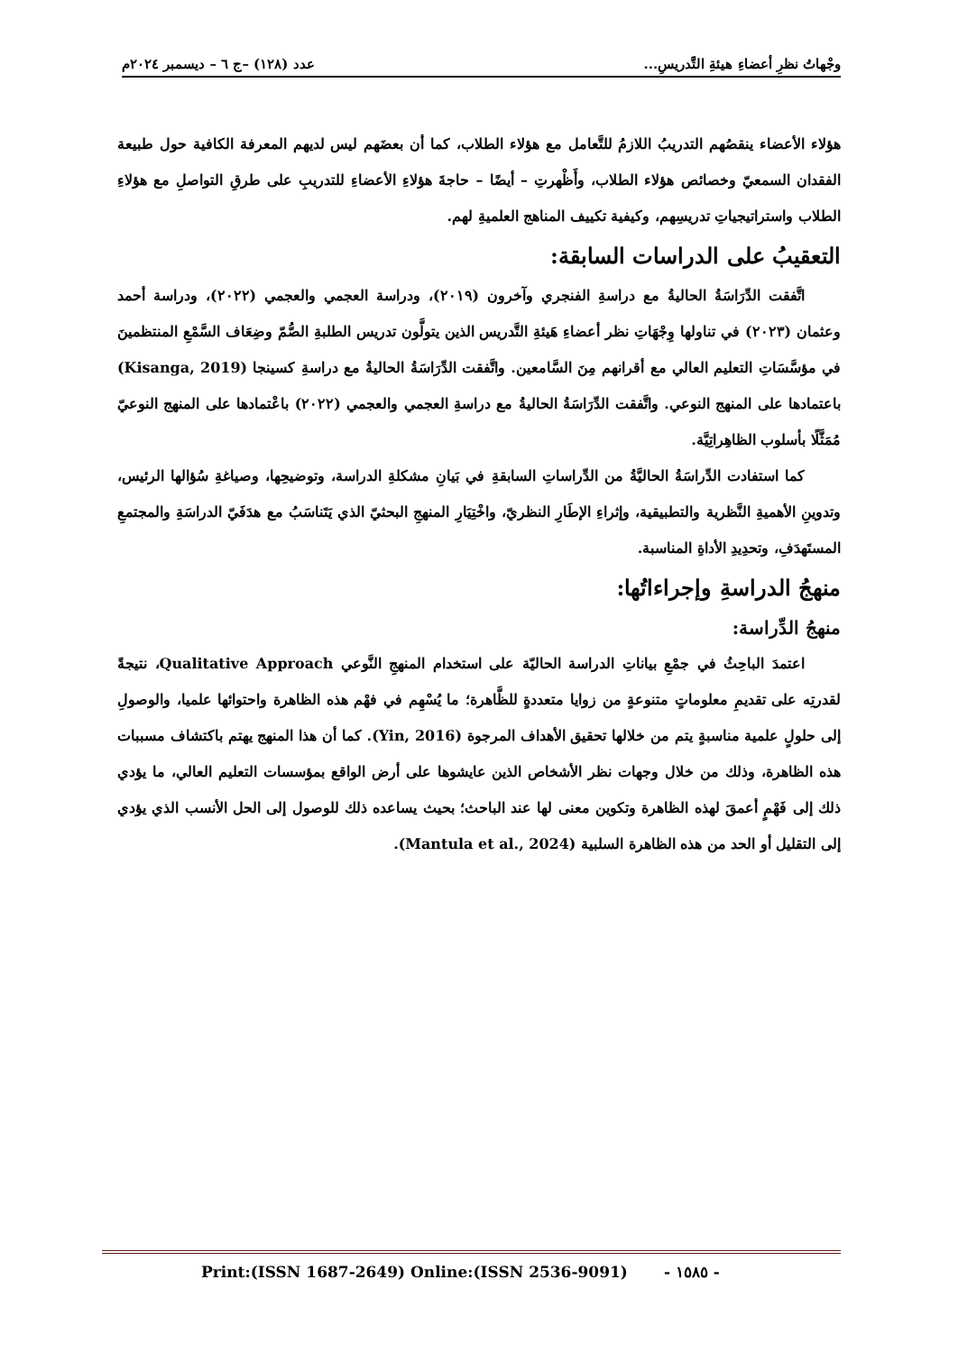وجْهاتُ نظرِ أعضاءِ هيئةِ التَّدريسِ... عدد (١٢٨) –ج ٦ – ديسمبر ٢٠٢٤م
هؤلاء الأعضاء ينقصُهم التدريبُ اللازمُ للتَّعامل مع هؤلاء الطلاب، كما أن بعضَهم ليس لديهم المعرفة الكافية حول طبيعة الفقدان السمعيّ وخصائص هؤلاء الطلاب، وأَظْهرتِ – أيضًا – حاجةَ هؤلاءِ الأعضاءِ للتدريبِ على طرقِ التواصلِ مع هؤلاءِ الطلاب واستراتيجياتِ تدريسِهم، وكيفية تكييف المناهج العلميةِ لهم.
التعقيبُ على الدراسات السابقة:
اتَّفقت الدِّرَاسَةُ الحاليةُ مع دراسةِ الفنجري وآخرون (٢٠١٩)، ودراسة العجمي والعجمي (٢٠٢٢)، ودراسة أحمد وعثمان (٢٠٢٣) في تناولها وِجْهَاتِ نظر أعضاءِ هَيئةِ التَّدريس الذين يتولَّون تدريس الطلبةِ الصُّمّ وضِعَاف السَّمْعِ المنتظمينَ في مؤسَّسَاتِ التعليم العالي مع أقرانهم مِنَ السَّامعين. واتَّفقت الدِّرَاسَةُ الحاليةُ مع دراسةِ كسينجا (Kisanga, 2019) باعتمادها على المنهج النوعي. واتَّفقت الدِّرَاسَةُ الحاليةُ مع دراسةِ العجمي والعجمي (٢٠٢٢) باعْتمادها على المنهج النوعيّ مُمَثَّلًا بأسلوب الظاهِراتِيَّة.
كما استفادت الدِّراسَةُ الحاليَّةُ من الدِّراساتِ السابقةِ في بَيانِ مشكلةِ الدراسة، وتوضيحِها، وصياغةِ سُؤالها الرئيس، وتدوينِ الأهميةِ النَّظرية والتطبيقية، وإثراءِ الإطَارِ النظريّ، واخْتِيَارِ المنهجِ البحثيّ الذي يَتَناسَبُ مع هدَفَيّ الدراسَةِ والمجتمعِ المستَهدَفِ، وتحدِيدِ الأداةِ المناسبة.
منهجُ الدراسةِ وإجراءاتُها:
منهجُ الدِّراسة:
اعتمدَ الباحِثُ في جمْعِ بياناتِ الدراسة الحاليّة على استخدام المنهجِ النَّوعي Qualitative Approach، نتيجةً لقدرتِه على تقديمِ معلوماتٍ متنوعةٍ من زوايا متعددةٍ للظَّاهرة؛ ما يُسْهِم في فهْم هذه الظاهرة واحتوائها علميا، والوصولِ إلى حلولٍ علمية مناسبةٍ يتم من خلالها تحقيق الأهداف المرجوة (Yin, 2016). كما أن هذا المنهج يهتم باكتشاف مسببات هذه الظاهرة، وذلك من خلال وجهات نظر الأشخاص الذين عايشوها على أرض الواقع بمؤسسات التعليم العالي، ما يؤدي ذلك إلى فَهْمٍ أعمقَ لهذه الظاهرة وتكوين معنى لها عند الباحث؛ بحيث يساعده ذلك للوصول إلى الحل الأنسب الذي يؤدي إلى التقليل أو الحد من هذه الظاهرة السلبية (Mantula et al., 2024).
Print:(ISSN 1687-2649) Online:(ISSN 2536-9091) - ١٥٨٥ -